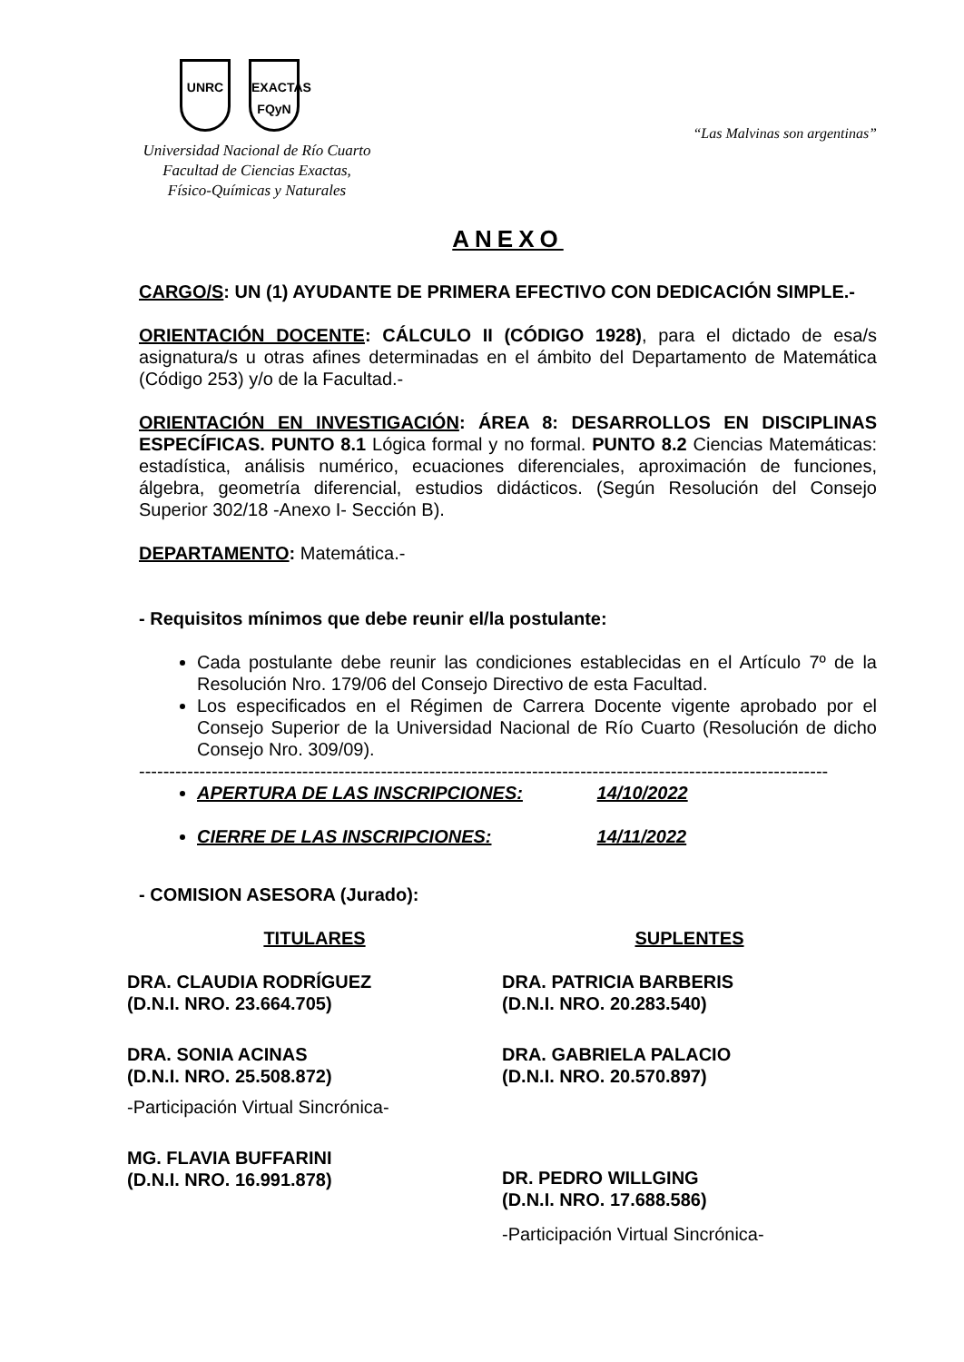UNRC EXACTAS
FQyN
Universidad Nacional de Río Cuarto
Facultad de Ciencias Exactas,
Físico-Químicas y Naturales
“Las Malvinas son argentinas”
ANEXO
CARGO/S: UN (1) AYUDANTE DE PRIMERA EFECTIVO CON DEDICACIÓN SIMPLE.-
ORIENTACIÓN DOCENTE: CÁLCULO II (CÓDIGO 1928), para el dictado de esa/s asignatura/s u otras afines determinadas en el ámbito del Departamento de Matemática (Código 253) y/o de la Facultad.-
ORIENTACIÓN EN INVESTIGACIÓN: ÁREA 8: DESARROLLOS EN DISCIPLINAS ESPECÍFICAS. PUNTO 8.1 Lógica formal y no formal. PUNTO 8.2 Ciencias Matemáticas: estadística, análisis numérico, ecuaciones diferenciales, aproximación de funciones, álgebra, geometría diferencial, estudios didácticos. (Según Resolución del Consejo Superior 302/18 -Anexo I- Sección B).
DEPARTAMENTO: Matemática.-
- Requisitos mínimos que debe reunir el/la postulante:
Cada postulante debe reunir las condiciones establecidas en el Artículo 7º de la Resolución Nro. 179/06 del Consejo Directivo de esta Facultad.
Los especificados en el Régimen de Carrera Docente vigente aprobado por el Consejo Superior de la Universidad Nacional de Río Cuarto (Resolución de dicho Consejo Nro. 309/09).
------------------------------------------------------------------------------------------------------------------
APERTURA DE LAS INSCRIPCIONES: 14/10/2022
CIERRE DE LAS INSCRIPCIONES: 14/11/2022
- COMISION ASESORA (Jurado):
TITULARES
DRA. CLAUDIA RODRÍGUEZ
(D.N.I. NRO. 23.664.705)
DRA. SONIA ACINAS
(D.N.I. NRO. 25.508.872)
-Participación Virtual Sincrónica-
MG. FLAVIA BUFFARINI
(D.N.I. NRO. 16.991.878)
SUPLENTES
DRA. PATRICIA BARBERIS
(D.N.I. NRO. 20.283.540)
DRA. GABRIELA PALACIO
(D.N.I. NRO. 20.570.897)
DR. PEDRO WILLGING
(D.N.I. NRO. 17.688.586)
-Participación Virtual Sincrónica-